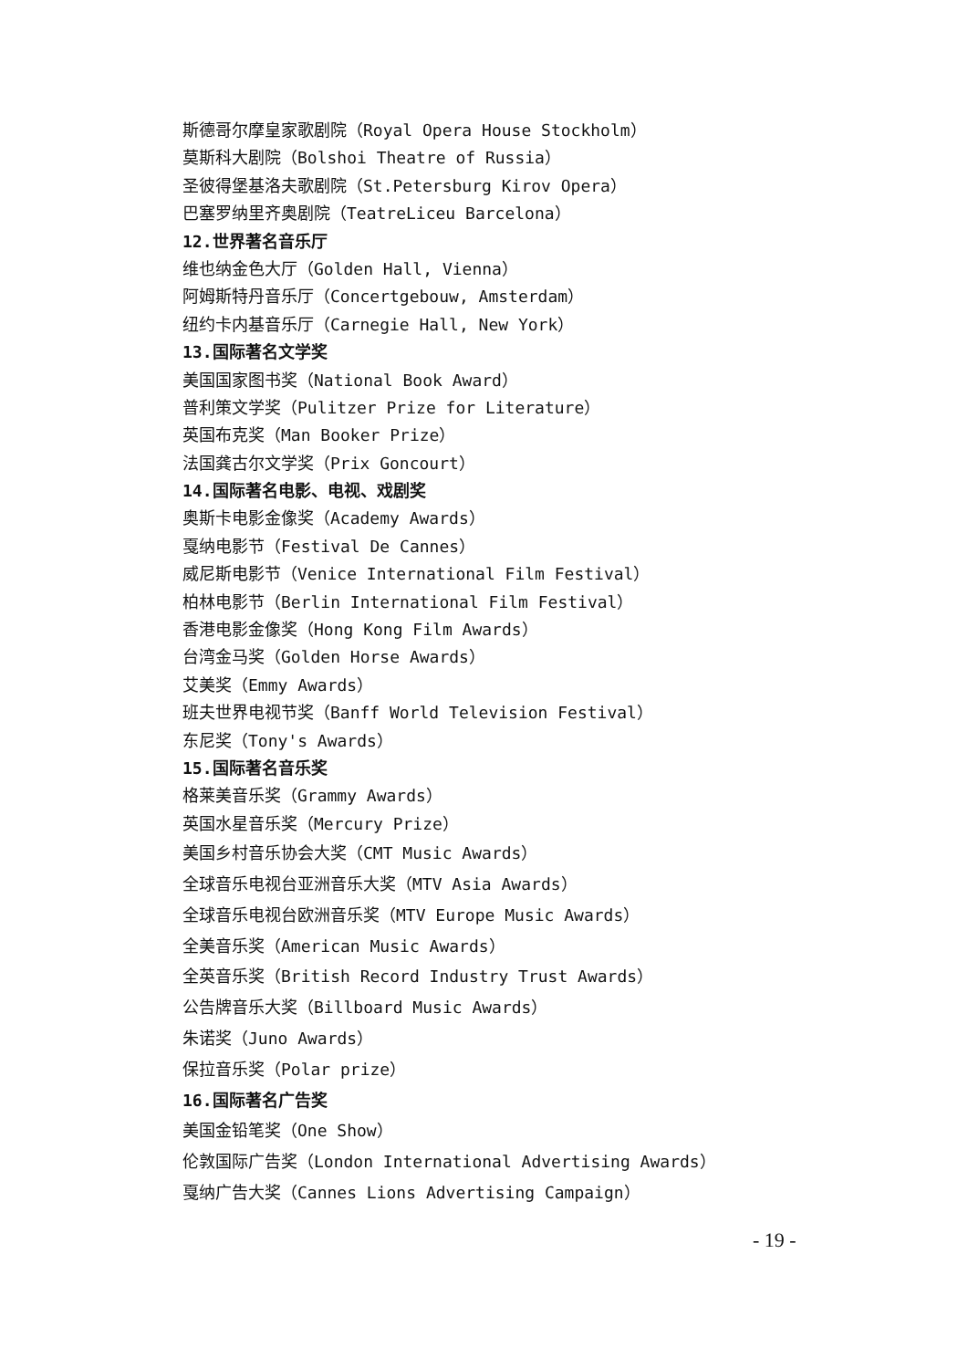斯德哥尔摩皇家歌剧院（Royal Opera House Stockholm）
莫斯科大剧院（Bolshoi Theatre of Russia）
圣彼得堡基洛夫歌剧院（St.Petersburg Kirov Opera）
巴塞罗纳里齐奥剧院（TeatreLiceu Barcelona）
12.世界著名音乐厅
维也纳金色大厅（Golden Hall, Vienna）
阿姆斯特丹音乐厅（Concertgebouw, Amsterdam）
纽约卡内基音乐厅（Carnegie Hall, New York）
13.国际著名文学奖
美国国家图书奖（National Book Award）
普利策文学奖（Pulitzer Prize for Literature）
英国布克奖（Man Booker Prize）
法国龚古尔文学奖（Prix Goncourt）
14.国际著名电影、电视、戏剧奖
奥斯卡电影金像奖（Academy Awards）
戛纳电影节（Festival De Cannes）
威尼斯电影节（Venice International Film Festival）
柏林电影节（Berlin International Film Festival）
香港电影金像奖（Hong Kong Film Awards）
台湾金马奖（Golden Horse Awards）
艾美奖（Emmy Awards）
班夫世界电视节奖（Banff World Television Festival）
东尼奖（Tony's Awards）
15.国际著名音乐奖
格莱美音乐奖（Grammy Awards）
英国水星音乐奖（Mercury Prize）
美国乡村音乐协会大奖（CMT Music Awards）
全球音乐电视台亚洲音乐大奖（MTV Asia Awards）
全球音乐电视台欧洲音乐奖（MTV Europe Music Awards）
全美音乐奖（American Music Awards）
全英音乐奖（British Record Industry Trust Awards）
公告牌音乐大奖（Billboard Music Awards）
朱诺奖（Juno Awards）
保拉音乐奖（Polar prize）
16.国际著名广告奖
美国金铅笔奖（One Show）
伦敦国际广告奖（London International Advertising Awards）
戛纳广告大奖（Cannes Lions Advertising Campaign）
- 19 -